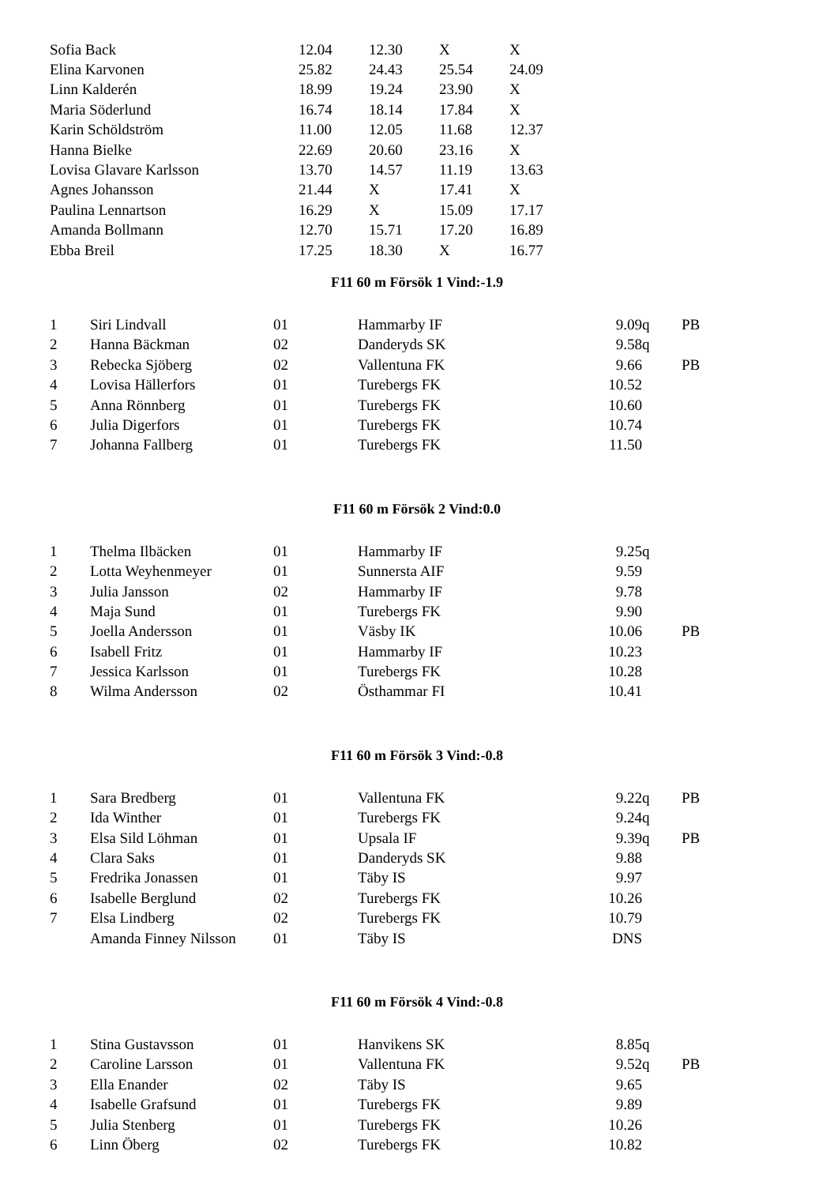| Sofia Back | 12.04 | 12.30 | X | X |
| Elina Karvonen | 25.82 | 24.43 | 25.54 | 24.09 |
| Linn Kalderén | 18.99 | 19.24 | 23.90 | X |
| Maria Söderlund | 16.74 | 18.14 | 17.84 | X |
| Karin Schöldström | 11.00 | 12.05 | 11.68 | 12.37 |
| Hanna Bielke | 22.69 | 20.60 | 23.16 | X |
| Lovisa Glavare Karlsson | 13.70 | 14.57 | 11.19 | 13.63 |
| Agnes Johansson | 21.44 | X | 17.41 | X |
| Paulina Lennartson | 16.29 | X | 15.09 | 17.17 |
| Amanda Bollmann | 12.70 | 15.71 | 17.20 | 16.89 |
| Ebba Breil | 17.25 | 18.30 | X | 16.77 |
F11 60 m Försök 1 Vind:-1.9
| 1 | Siri Lindvall | 01 | Hammarby IF | 9.09 | q | PB |
| 2 | Hanna Bäckman | 02 | Danderyds SK | 9.58 | q | |
| 3 | Rebecka Sjöberg | 02 | Vallentuna FK | 9.66 | | PB |
| 4 | Lovisa Hällerfors | 01 | Turebergs FK | 10.52 | | |
| 5 | Anna Rönnberg | 01 | Turebergs FK | 10.60 | | |
| 6 | Julia Digerfors | 01 | Turebergs FK | 10.74 | | |
| 7 | Johanna Fallberg | 01 | Turebergs FK | 11.50 | | |
F11 60 m Försök 2 Vind:0.0
| 1 | Thelma Ilbäcken | 01 | Hammarby IF | 9.25 | q | |
| 2 | Lotta Weyhenmeyer | 01 | Sunnersta AIF | 9.59 | | |
| 3 | Julia Jansson | 02 | Hammarby IF | 9.78 | | |
| 4 | Maja Sund | 01 | Turebergs FK | 9.90 | | |
| 5 | Joella Andersson | 01 | Väsby IK | 10.06 | | PB |
| 6 | Isabell Fritz | 01 | Hammarby IF | 10.23 | | |
| 7 | Jessica Karlsson | 01 | Turebergs FK | 10.28 | | |
| 8 | Wilma Andersson | 02 | Östhammar FI | 10.41 | | |
F11 60 m Försök 3 Vind:-0.8
| 1 | Sara Bredberg | 01 | Vallentuna FK | 9.22 | q | PB |
| 2 | Ida Winther | 01 | Turebergs FK | 9.24 | q | |
| 3 | Elsa Sild Löhman | 01 | Upsala IF | 9.39 | q | PB |
| 4 | Clara Saks | 01 | Danderyds SK | 9.88 | | |
| 5 | Fredrika Jonassen | 01 | Täby IS | 9.97 | | |
| 6 | Isabelle Berglund | 02 | Turebergs FK | 10.26 | | |
| 7 | Elsa Lindberg | 02 | Turebergs FK | 10.79 | | |
| | Amanda Finney Nilsson | 01 | Täby IS | DNS | | |
F11 60 m Försök 4 Vind:-0.8
| 1 | Stina Gustavsson | 01 | Hanvikens SK | 8.85 | q | |
| 2 | Caroline Larsson | 01 | Vallentuna FK | 9.52 | q | PB |
| 3 | Ella Enander | 02 | Täby IS | 9.65 | | |
| 4 | Isabelle Grafsund | 01 | Turebergs FK | 9.89 | | |
| 5 | Julia Stenberg | 01 | Turebergs FK | 10.26 | | |
| 6 | Linn Öberg | 02 | Turebergs FK | 10.82 | | |